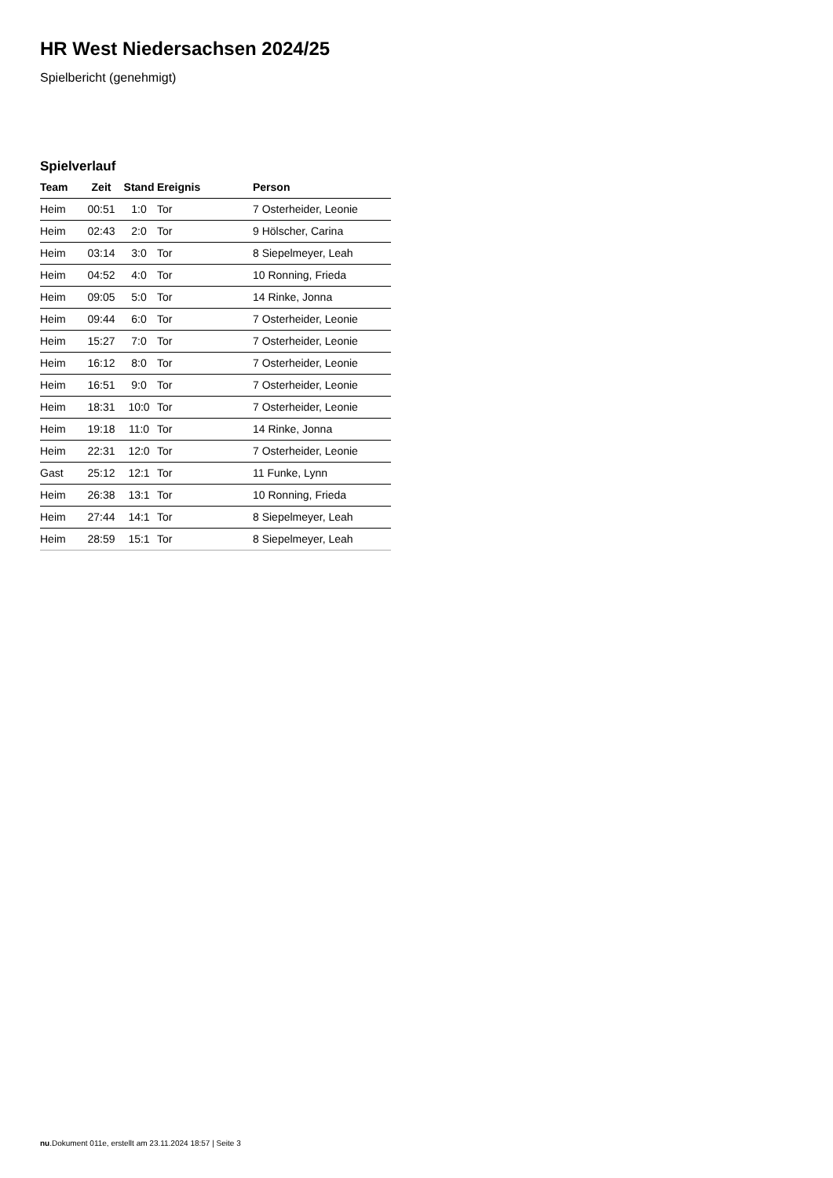HR West Niedersachsen 2024/25
Spielbericht (genehmigt)
Spielverlauf
| Team | Zeit | Stand | Ereignis | Person |
| --- | --- | --- | --- | --- |
| Heim | 00:51 | 1:0 | Tor | 7 Osterheider, Leonie |
| Heim | 02:43 | 2:0 | Tor | 9 Hölscher, Carina |
| Heim | 03:14 | 3:0 | Tor | 8 Siepelmeyer, Leah |
| Heim | 04:52 | 4:0 | Tor | 10 Ronning, Frieda |
| Heim | 09:05 | 5:0 | Tor | 14 Rinke, Jonna |
| Heim | 09:44 | 6:0 | Tor | 7 Osterheider, Leonie |
| Heim | 15:27 | 7:0 | Tor | 7 Osterheider, Leonie |
| Heim | 16:12 | 8:0 | Tor | 7 Osterheider, Leonie |
| Heim | 16:51 | 9:0 | Tor | 7 Osterheider, Leonie |
| Heim | 18:31 | 10:0 | Tor | 7 Osterheider, Leonie |
| Heim | 19:18 | 11:0 | Tor | 14 Rinke, Jonna |
| Heim | 22:31 | 12:0 | Tor | 7 Osterheider, Leonie |
| Gast | 25:12 | 12:1 | Tor | 11 Funke, Lynn |
| Heim | 26:38 | 13:1 | Tor | 10 Ronning, Frieda |
| Heim | 27:44 | 14:1 | Tor | 8 Siepelmeyer, Leah |
| Heim | 28:59 | 15:1 | Tor | 8 Siepelmeyer, Leah |
nu.Dokument 011e, erstellt am 23.11.2024 18:57 | Seite 3